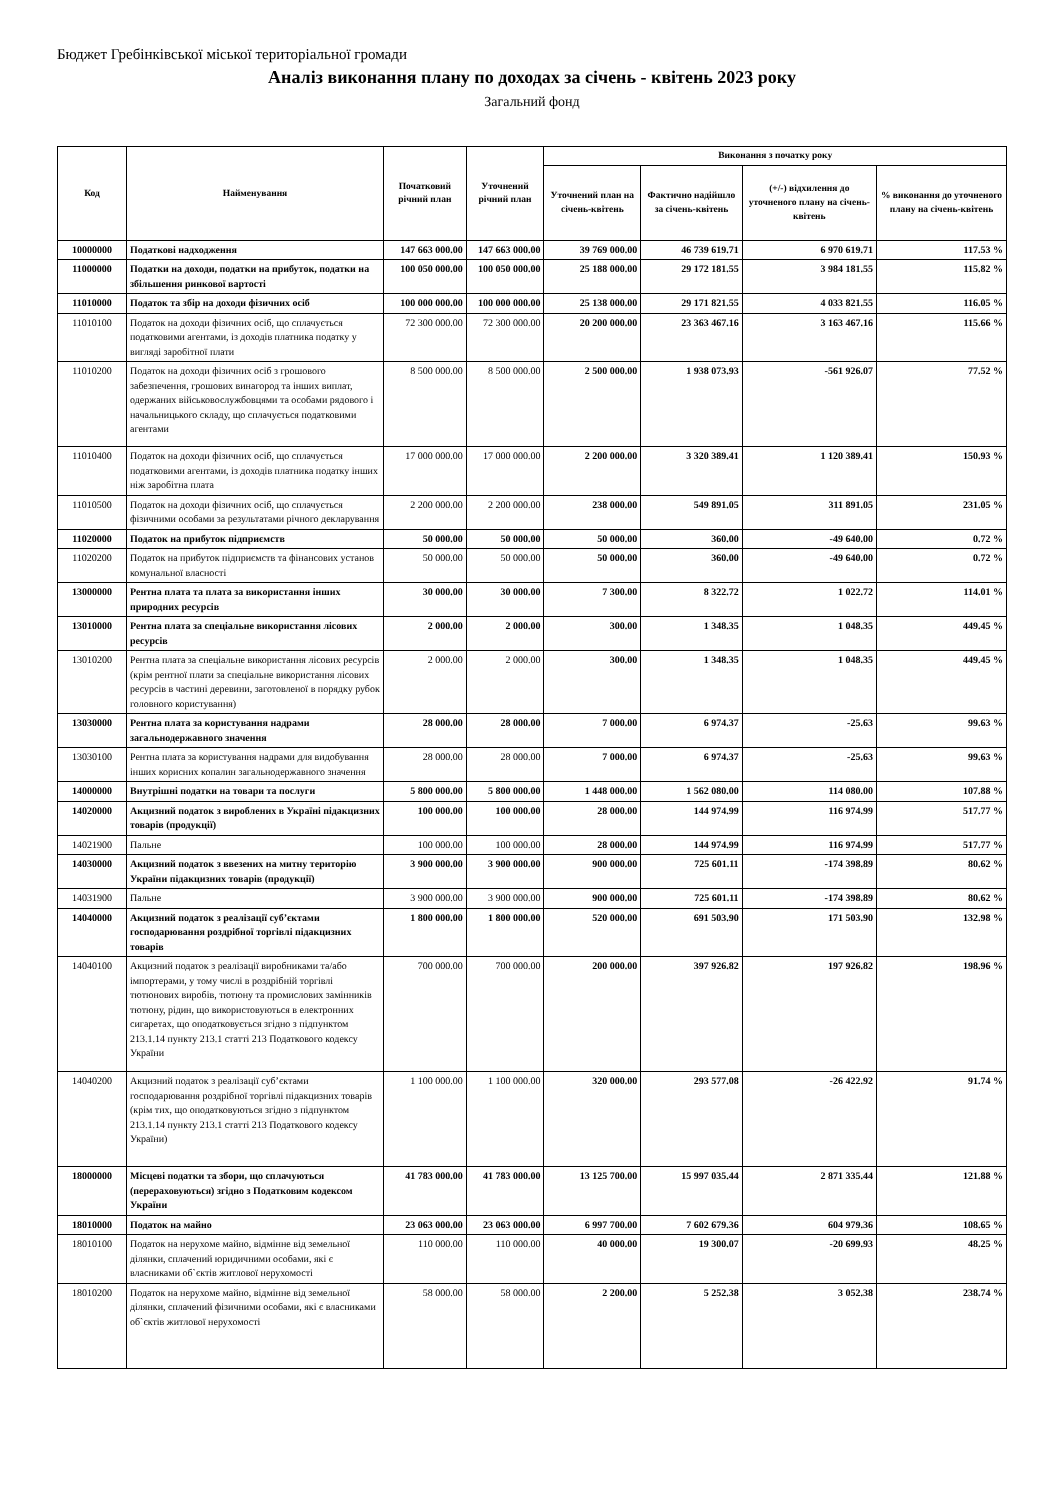Бюджет Гребінківської міської територіальної громади
Аналіз виконання плану по доходах за січень - квітень 2023 року
Загальний фонд
| Код | Найменування | Початковий річний план | Уточнений річний план | Виконання з початку року | | | |
| --- | --- | --- | --- | --- | --- | --- | --- |
| | | | | Уточнений план на січень-квітень | Фактично надійшло за січень-квітень | (+/-) відхилення до уточненого плану на січень-квітень | % виконання до уточненого плану на січень-квітень |
| 10000000 | Податкові надходження | 147 663 000.00 | 147 663 000.00 | 39 769 000.00 | 46 739 619.71 | 6 970 619.71 | 117.53 % |
| 11000000 | Податки на доходи, податки на прибуток, податки на збільшення ринкової вартості | 100 050 000.00 | 100 050 000.00 | 25 188 000.00 | 29 172 181.55 | 3 984 181.55 | 115.82 % |
| 11010000 | Податок та збір на доходи фізичних осіб | 100 000 000.00 | 100 000 000.00 | 25 138 000.00 | 29 171 821.55 | 4 033 821.55 | 116.05 % |
| 11010100 | Податок на доходи фізичних осіб, що сплачується податковими агентами, із доходів платника податку у вигляді заробітної плати | 72 300 000.00 | 72 300 000.00 | 20 200 000.00 | 23 363 467.16 | 3 163 467.16 | 115.66 % |
| 11010200 | Податок на доходи фізичних осіб з грошового забезпечення, грошових винагород та інших виплат, одержаних військовослужбовцями та особами рядового і начальницького складу, що сплачується податковими агентами | 8 500 000.00 | 8 500 000.00 | 2 500 000.00 | 1 938 073.93 | -561 926.07 | 77.52 % |
| 11010400 | Податок на доходи фізичних осіб, що сплачується податковими агентами, із доходів платника податку інших ніж заробітна плата | 17 000 000.00 | 17 000 000.00 | 2 200 000.00 | 3 320 389.41 | 1 120 389.41 | 150.93 % |
| 11010500 | Податок на доходи фізичних осіб, що сплачується фізичними особами за результатами річного декларування | 2 200 000.00 | 2 200 000.00 | 238 000.00 | 549 891.05 | 311 891.05 | 231.05 % |
| 11020000 | Податок на прибуток підприємств | 50 000.00 | 50 000.00 | 50 000.00 | 360.00 | -49 640.00 | 0.72 % |
| 11020200 | Податок на прибуток підприємств та фінансових установ комунальної власності | 50 000.00 | 50 000.00 | 50 000.00 | 360.00 | -49 640.00 | 0.72 % |
| 13000000 | Рентна плата та плата за використання інших природних ресурсів | 30 000.00 | 30 000.00 | 7 300.00 | 8 322.72 | 1 022.72 | 114.01 % |
| 13010000 | Рентна плата за спеціальне використання лісових ресурсів | 2 000.00 | 2 000.00 | 300.00 | 1 348.35 | 1 048.35 | 449.45 % |
| 13010200 | Рентна плата за спеціальне використання лісових ресурсів (крім рентної плати за спеціальне використання лісових ресурсів в частині деревини, заготовленої в порядку рубок головного користування) | 2 000.00 | 2 000.00 | 300.00 | 1 348.35 | 1 048.35 | 449.45 % |
| 13030000 | Рентна плата за користування надрами загальнодержавного значення | 28 000.00 | 28 000.00 | 7 000.00 | 6 974.37 | -25.63 | 99.63 % |
| 13030100 | Рентна плата за користування надрами для видобування інших корисних копалин загальнодержавного значення | 28 000.00 | 28 000.00 | 7 000.00 | 6 974.37 | -25.63 | 99.63 % |
| 14000000 | Внутрішні податки на товари та послуги | 5 800 000.00 | 5 800 000.00 | 1 448 000.00 | 1 562 080.00 | 114 080.00 | 107.88 % |
| 14020000 | Акцизний податок з вироблених в Україні підакцизних товарів (продукції) | 100 000.00 | 100 000.00 | 28 000.00 | 144 974.99 | 116 974.99 | 517.77 % |
| 14021900 | Пальне | 100 000.00 | 100 000.00 | 28 000.00 | 144 974.99 | 116 974.99 | 517.77 % |
| 14030000 | Акцизний податок з ввезених на митну територію України підакцизних товарів (продукції) | 3 900 000.00 | 3 900 000.00 | 900 000.00 | 725 601.11 | -174 398.89 | 80.62 % |
| 14031900 | Пальне | 3 900 000.00 | 3 900 000.00 | 900 000.00 | 725 601.11 | -174 398.89 | 80.62 % |
| 14040000 | Акцизний податок з реалізації суб’єктами господарювання роздрібної торгівлі підакцизних товарів | 1 800 000.00 | 1 800 000.00 | 520 000.00 | 691 503.90 | 171 503.90 | 132.98 % |
| 14040100 | Акцизний податок з реалізації виробниками та/або імпортерами, у тому числі в роздрібній торгівлі тютюнових виробів, тютюну та промислових замінників тютюну, рідин, що використовуються в електронних сигаретах, що оподатковується згідно з підпунктом 213.1.14 пункту 213.1 статті 213 Податкового кодексу України | 700 000.00 | 700 000.00 | 200 000.00 | 397 926.82 | 197 926.82 | 198.96 % |
| 14040200 | Акцизний податок з реалізації суб’єктами господарювання роздрібної торгівлі підакцизних товарів (крім тих, що оподатковуються згідно з підпунктом 213.1.14 пункту 213.1 статті 213 Податкового кодексу України) | 1 100 000.00 | 1 100 000.00 | 320 000.00 | 293 577.08 | -26 422.92 | 91.74 % |
| 18000000 | Місцеві податки та збори, що сплачуються (перераховуються) згідно з Податковим кодексом України | 41 783 000.00 | 41 783 000.00 | 13 125 700.00 | 15 997 035.44 | 2 871 335.44 | 121.88 % |
| 18010000 | Податок на майно | 23 063 000.00 | 23 063 000.00 | 6 997 700.00 | 7 602 679.36 | 604 979.36 | 108.65 % |
| 18010100 | Податок на нерухоме майно, відмінне від земельної ділянки, сплачений юридичними особами, які є власниками об`єктів житлової нерухомості | 110 000.00 | 110 000.00 | 40 000.00 | 19 300.07 | -20 699.93 | 48.25 % |
| 18010200 | Податок на нерухоме майно, відмінне від земельної ділянки, сплачений фізичними особами, які є власниками об`єктів житлової нерухомості | 58 000.00 | 58 000.00 | 2 200.00 | 5 252.38 | 3 052.38 | 238.74 % |